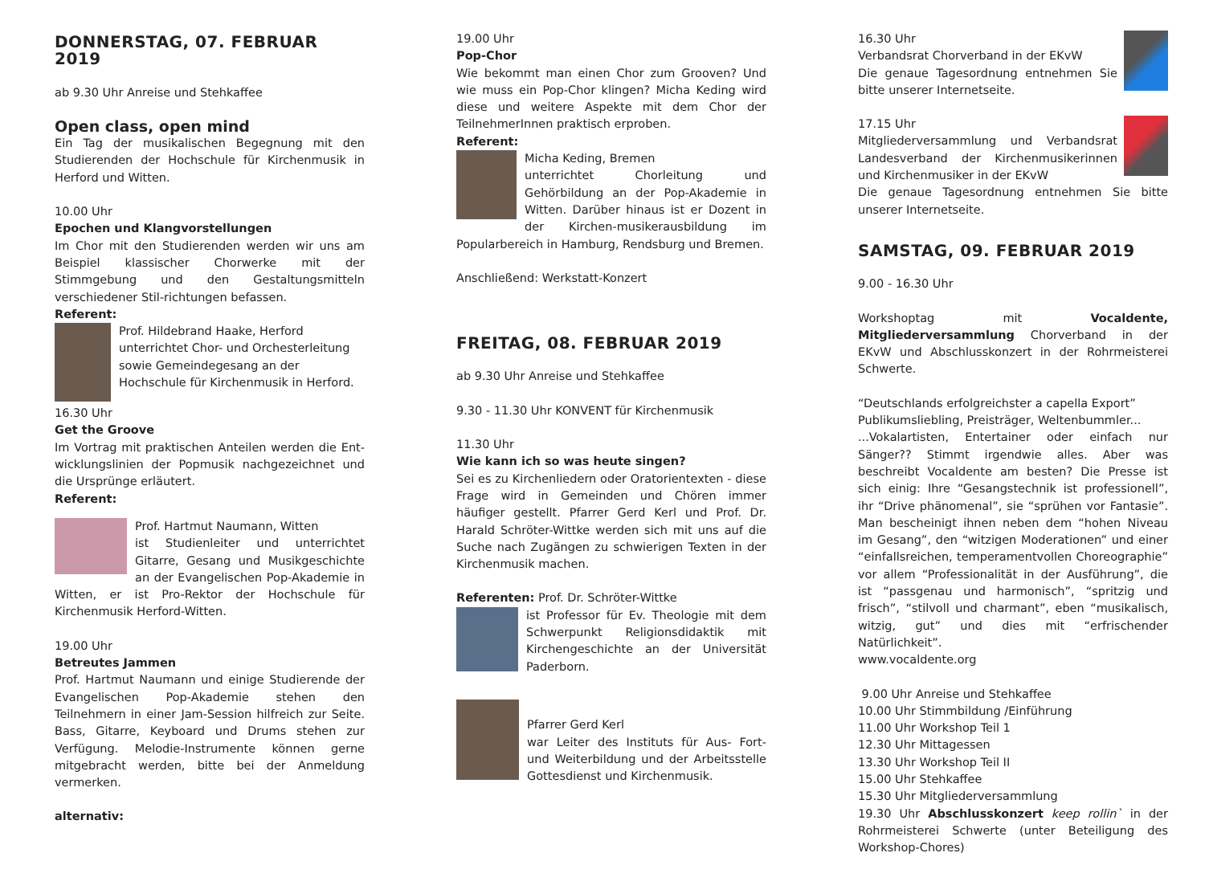DONNERSTAG, 07. FEBRUAR 2019
ab 9.30 Uhr Anreise und Stehkaffee
Open class, open mind
Ein Tag der musikalischen Begegnung mit den Studierenden der Hochschule für Kirchenmusik in Herford und Witten.
10.00 Uhr
Epochen und Klangvorstellungen
Im Chor mit den Studierenden werden wir uns am Beispiel klassischer Chorwerke mit der Stimmgebung und den Gestaltungsmitteln verschiedener Stil-richtungen befassen.
Referent:
Prof. Hildebrand Haake, Herford
unterrichtet Chor- und Orchesterleitung sowie Gemeindegesang an der Hochschule für Kirchenmusik in Herford.
16.30 Uhr
Get the Groove
Im Vortrag mit praktischen Anteilen werden die Ent-wicklungslinien der Popmusik nachgezeichnet und die Ursprünge erläutert.
Referent:
Prof. Hartmut Naumann, Witten
ist Studienleiter und unterrichtet Gitarre, Gesang und Musikgeschichte an der Evangelischen Pop-Akademie in Witten, er ist Pro-Rektor der Hochschule für Kirchenmusik Herford-Witten.
19.00 Uhr
Betreutes Jammen
Prof. Hartmut Naumann und einige Studierende der Evangelischen Pop-Akademie stehen den Teilnehmern in einer Jam-Session hilfreich zur Seite. Bass, Gitarre, Keyboard und Drums stehen zur Verfügung. Melodie-Instrumente können gerne mitgebracht werden, bitte bei der Anmeldung vermerken.
alternativ:
19.00 Uhr
Pop-Chor
Wie bekommt man einen Chor zum Grooven? Und wie muss ein Pop-Chor klingen? Micha Keding wird diese und weitere Aspekte mit dem Chor der TeilnehmerInnen praktisch erproben.
Referent:
Micha Keding, Bremen
unterrichtet Chorleitung und Gehörbildung an der Pop-Akademie in Witten. Darüber hinaus ist er Dozent in der Kirchen-musikerausbildung im Popularbereich in Hamburg, Rendsburg und Bremen.
Anschließend: Werkstatt-Konzert
FREITAG, 08. FEBRUAR 2019
ab 9.30 Uhr Anreise und Stehkaffee
9.30 - 11.30 Uhr KONVENT für Kirchenmusik
11.30 Uhr
Wie kann ich so was heute singen?
Sei es zu Kirchenliedern oder Oratorientexten - diese Frage wird in Gemeinden und Chören immer häufiger gestellt. Pfarrer Gerd Kerl und Prof. Dr. Harald Schröter-Wittke werden sich mit uns auf die Suche nach Zugängen zu schwierigen Texten in der Kirchenmusik machen.
Referenten: Prof. Dr. Schröter-Wittke
ist Professor für Ev. Theologie mit dem Schwerpunkt Religionsdidaktik mit Kirchengeschichte an der Universität Paderborn.
Pfarrer Gerd Kerl
war Leiter des Instituts für Aus- Fort- und Weiterbildung und der Arbeitsstelle Gottesdienst und Kirchenmusik.
16.30 Uhr
Verbandsrat Chorverband in der EKvW
Die genaue Tagesordnung entnehmen Sie bitte unserer Internetseite.
17.15 Uhr
Mitgliederversammlung und Verbandsrat Landesverband der Kirchenmusikerinnen und Kirchenmusiker in der EKvW
Die genaue Tagesordnung entnehmen Sie bitte unserer Internetseite.
SAMSTAG, 09. FEBRUAR 2019
9.00 - 16.30 Uhr
Workshoptag mit Vocaldente, Mitgliederversammlung Chorverband in der EKvW und Abschlusskonzert in der Rohrmeisterei Schwerte.
“Deutschlands erfolgreichster a capella Export”
Publikumsliebling, Preisträger, Weltenbummler...
...Vokalartisten, Entertainer oder einfach nur Sänger?? Stimmt irgendwie alles. Aber was beschreibt Vocaldente am besten? Die Presse ist sich einig: Ihre “Gesangstechnik ist professionell”, ihr “Drive phänomenal”, sie “sprühen vor Fantasie”. Man bescheinigt ihnen neben dem “hohen Niveau im Gesang”, den “witzigen Moderationen” und einer “einfallsreichen, temperamentvollen Choreographie” vor allem “Professionalität in der Ausführung”, die ist “passgenau und harmonisch”, “spritzig und frisch”, “stilvoll und charmant”, eben “musikalisch, witzig, gut” und dies mit “erfrischender Natürlichkeit”.
www.vocaldente.org
9.00 Uhr Anreise und Stehkaffee
10.00 Uhr Stimmbildung /Einführung
11.00 Uhr Workshop Teil 1
12.30 Uhr Mittagessen
13.30 Uhr Workshop Teil II
15.00 Uhr Stehkaffee
15.30 Uhr Mitgliederversammlung
19.30 Uhr Abschlusskonzert keep rollin` in der Rohrmeisterei Schwerte (unter Beteiligung des Workshop-Chores)